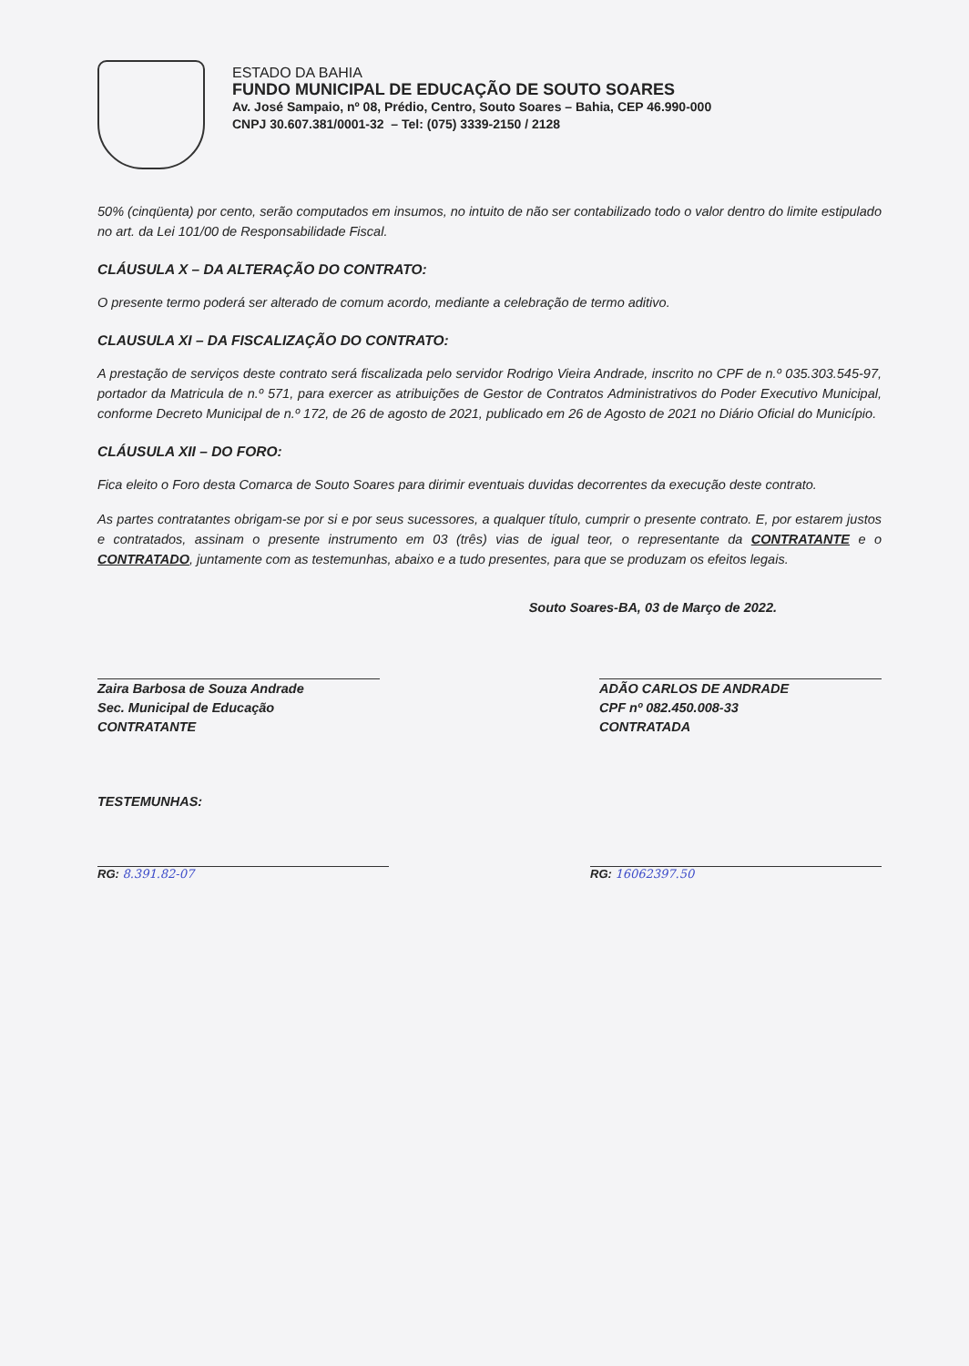ESTADO DA BAHIA
FUNDO MUNICIPAL DE EDUCAÇÃO DE SOUTO SOARES
Av. José Sampaio, nº 08, Prédio, Centro, Souto Soares – Bahia, CEP 46.990-000
CNPJ 30.607.381/0001-32 – Tel: (075) 3339-2150 / 2128
50% (cinqüenta) por cento, serão computados em insumos, no intuito de não ser contabilizado todo o valor dentro do limite estipulado no art. da Lei 101/00 de Responsabilidade Fiscal.
CLÁUSULA X – DA ALTERAÇÃO DO CONTRATO:
O presente termo poderá ser alterado de comum acordo, mediante a celebração de termo aditivo.
CLAUSULA XI – DA FISCALIZAÇÃO DO CONTRATO:
A prestação de serviços deste contrato será fiscalizada pelo servidor Rodrigo Vieira Andrade, inscrito no CPF de n.º 035.303.545-97, portador da Matricula de n.º 571, para exercer as atribuições de Gestor de Contratos Administrativos do Poder Executivo Municipal, conforme Decreto Municipal de n.º 172, de 26 de agosto de 2021, publicado em 26 de Agosto de 2021 no Diário Oficial do Município.
CLÁUSULA XII – DO FORO:
Fica eleito o Foro desta Comarca de Souto Soares para dirimir eventuais duvidas decorrentes da execução deste contrato.
As partes contratantes obrigam-se por si e por seus sucessores, a qualquer título, cumprir o presente contrato. E, por estarem justos e contratados, assinam o presente instrumento em 03 (três) vias de igual teor, o representante da CONTRATANTE e o CONTRATADO, juntamente com as testemunhas, abaixo e a tudo presentes, para que se produzam os efeitos legais.
Souto Soares-BA, 03 de Março de 2022.
Zaira Barbosa de Souza Andrade
Sec. Municipal de Educação
CONTRATANTE
ADÃO CARLOS DE ANDRADE
CPF nº 082.450.008-33
CONTRATADA
TESTEMUNHAS:
RG: 8.391.82-07 RG: 16062397.50